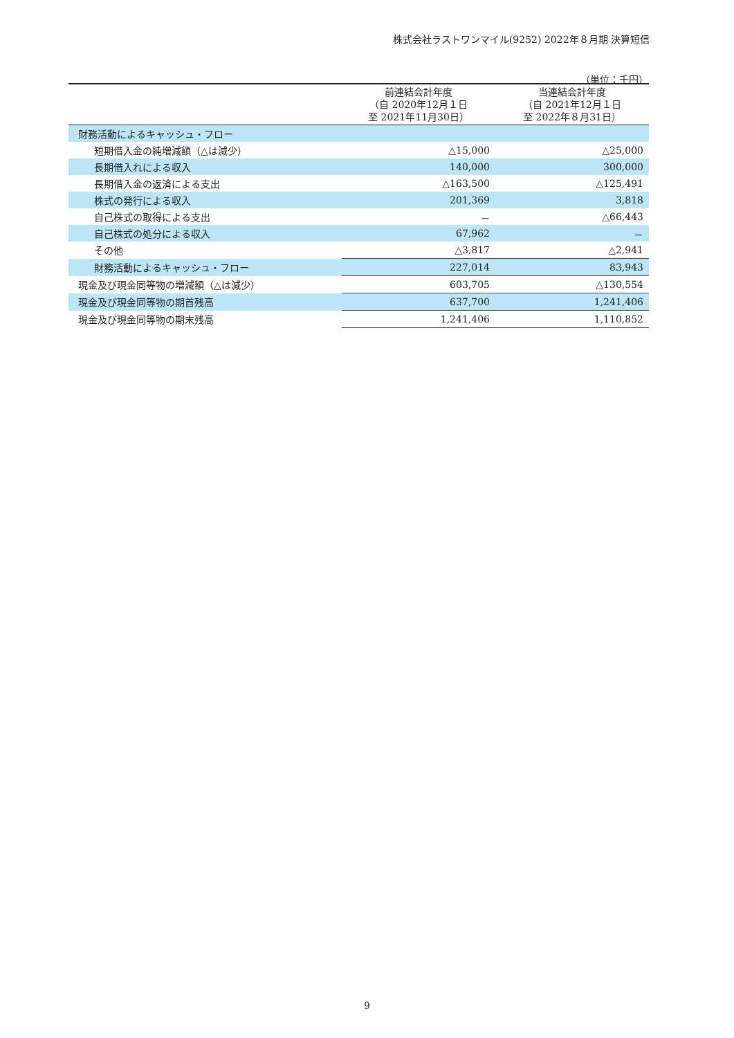株式会社ラストワンマイル(9252) 2022年８月期 決算短信
（単位：千円）
| | 前連結会計年度 （自 2020年12月１日 至 2021年11月30日） | 当連結会計年度 （自 2021年12月１日 至 2022年８月31日） |
| --- | --- | --- |
| 財務活動によるキャッシュ・フロー | | |
| 短期借入金の純増減額（△は減少） | △15,000 | △25,000 |
| 長期借入れによる収入 | 140,000 | 300,000 |
| 長期借入金の返済による支出 | △163,500 | △125,491 |
| 株式の発行による収入 | 201,369 | 3,818 |
| 自己株式の取得による支出 | － | △66,443 |
| 自己株式の処分による収入 | 67,962 | － |
| その他 | △3,817 | △2,941 |
| 財務活動によるキャッシュ・フロー | 227,014 | 83,943 |
| 現金及び現金同等物の増減額（△は減少） | 603,705 | △130,554 |
| 現金及び現金同等物の期首残高 | 637,700 | 1,241,406 |
| 現金及び現金同等物の期末残高 | 1,241,406 | 1,110,852 |
9